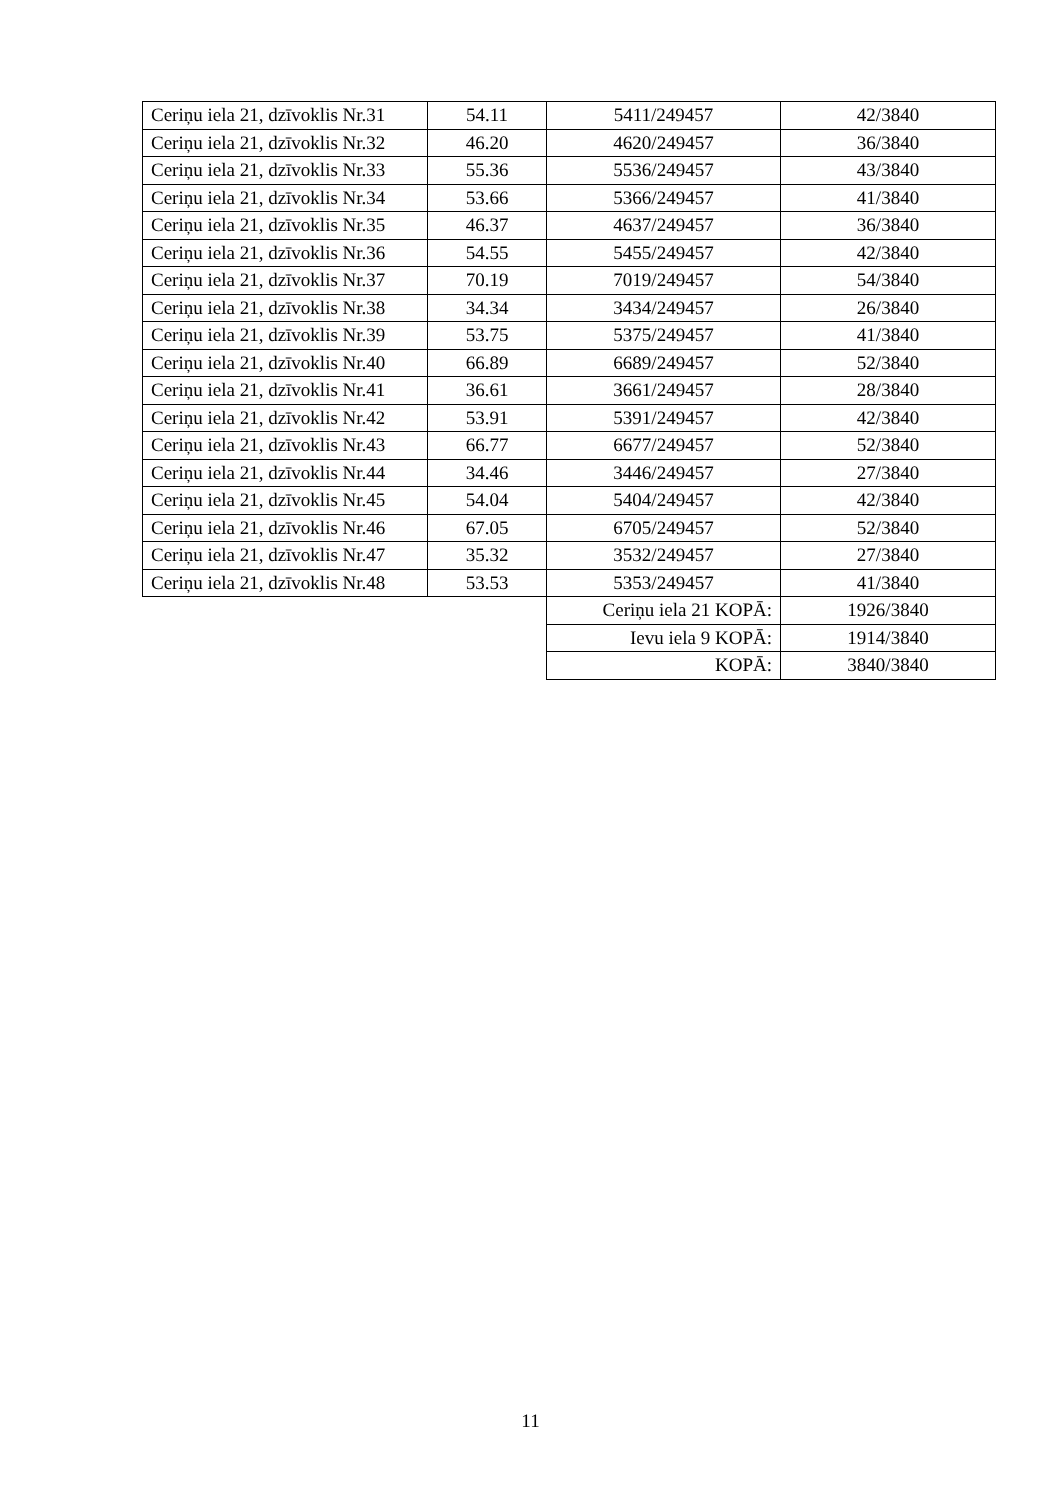| Ceriņu iela 21, dzīvoklis Nr.31 | 54.11 | 5411/249457 | 42/3840 |
| Ceriņu iela 21, dzīvoklis Nr.32 | 46.20 | 4620/249457 | 36/3840 |
| Ceriņu iela 21, dzīvoklis Nr.33 | 55.36 | 5536/249457 | 43/3840 |
| Ceriņu iela 21, dzīvoklis Nr.34 | 53.66 | 5366/249457 | 41/3840 |
| Ceriņu iela 21, dzīvoklis Nr.35 | 46.37 | 4637/249457 | 36/3840 |
| Ceriņu iela 21, dzīvoklis Nr.36 | 54.55 | 5455/249457 | 42/3840 |
| Ceriņu iela 21, dzīvoklis Nr.37 | 70.19 | 7019/249457 | 54/3840 |
| Ceriņu iela 21, dzīvoklis Nr.38 | 34.34 | 3434/249457 | 26/3840 |
| Ceriņu iela 21, dzīvoklis Nr.39 | 53.75 | 5375/249457 | 41/3840 |
| Ceriņu iela 21, dzīvoklis Nr.40 | 66.89 | 6689/249457 | 52/3840 |
| Ceriņu iela 21, dzīvoklis Nr.41 | 36.61 | 3661/249457 | 28/3840 |
| Ceriņu iela 21, dzīvoklis Nr.42 | 53.91 | 5391/249457 | 42/3840 |
| Ceriņu iela 21, dzīvoklis Nr.43 | 66.77 | 6677/249457 | 52/3840 |
| Ceriņu iela 21, dzīvoklis Nr.44 | 34.46 | 3446/249457 | 27/3840 |
| Ceriņu iela 21, dzīvoklis Nr.45 | 54.04 | 5404/249457 | 42/3840 |
| Ceriņu iela 21, dzīvoklis Nr.46 | 67.05 | 6705/249457 | 52/3840 |
| Ceriņu iela 21, dzīvoklis Nr.47 | 35.32 | 3532/249457 | 27/3840 |
| Ceriņu iela 21, dzīvoklis Nr.48 | 53.53 | 5353/249457 | 41/3840 |
| | | Ceriņu iela 21 KOPĀ: | 1926/3840 |
| | | Ievu iela 9 KOPĀ: | 1914/3840 |
| | | KOPĀ: | 3840/3840 |
11